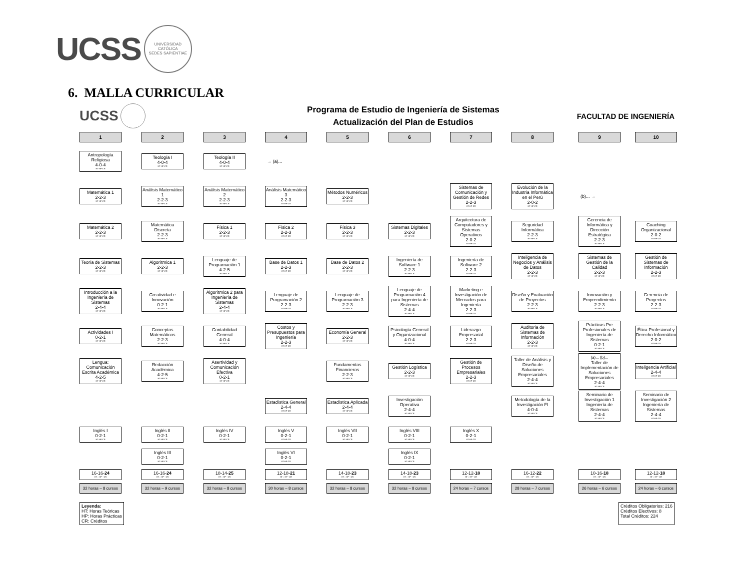UCSS
UNIVERSIDAD CATÓLICA
SEDES SAPIENTIAE
6. MALLA CURRICULAR
UCSS
Programa de Estudio de Ingeniería de Sistemas
Actualización del Plan de Estudios
FACULTAD DE INGENIERÍA
1
2
3
4
5
6
7
8
9
10
Antropología Religiosa
4-0-4
HT-HP-CR
Teología I
4-0-4
HT-HP-CR
Teología II
4-0-4
HT-HP-CR
→ (a)...
Matemática 1
2-2-3
HT-HP-CR
Análisis Matemático 1
2-2-3
HT-HP-CR
Análisis Matemático 2
2-2-3
HT-HP-CR
Análisis Matemático 3
2-2-3
HT-HP-CR
Métodos Numéricos
2-2-3
HT-HP-CR
Sistemas de Comunicación y Gestión de Redes
2-2-3
HT-HP-CR
Evolución de la Industria Informática en el Perú
2-0-2
HT-HP-CR
(b)... →
Matemática 2
2-2-3
HT-HP-CR
Matemática Discreta
2-2-3
HT-HP-CR
Física 1
2-2-3
HT-HP-CR
Física 2
2-2-3
HT-HP-CR
Física 3
2-2-3
HT-HP-CR
Sistemas Digitales
2-2-3
HT-HP-CR
Arquitectura de Computadores y Sistemas Operativos
2-0-2
HT-HP-CR
Seguridad Informática
2-2-3
HT-HP-CR
Gerencia de Informática y Dirección Estratégica
2-2-3
HT-HP-CR
Coaching Organizacional
2-0-2
HT-HP-CR
Teoría de Sistemas
2-2-3
HT-HP-CR
Algorítmica 1
2-2-3
HT-HP-CR
Lenguaje de Programación 1
4-2-5
HT-HP-CR
Base de Datos 1
2-2-3
HT-HP-CR
Base de Datos 2
2-2-3
HT-HP-CR
Ingeniería de Software 1
2-2-3
HT-HP-CR
Ingeniería de Software 2
2-2-3
HT-HP-CR
Inteligencia de Negocios y Análisis de Datos
2-2-3
HT-HP-CR
Sistemas de Gestión de la Calidad
2-2-3
HT-HP-CR
Gestión de Sistemas de Información
2-2-3
HT-HP-CR
Introducción a la Ingeniería de Sistemas
2-4-4
HT-HP-CR
Creatividad e Innovación
0-2-1
HT-HP-CR
Algorítmica 2 para Ingeniería de Sistemas
2-4-4
HT-HP-CR
Lenguaje de Programación 2
2-2-3
HT-HP-CR
Lenguaje de Programación 3
2-2-3
HT-HP-CR
Lenguaje de Programación 4 para Ingeniería de Sistemas
2-4-4
HT-HP-CR
Marketing e Investigación de Mercados para Ingeniería
2-2-3
HT-HP-CR
Diseño y Evaluación de Proyectos
2-2-3
HT-HP-CR
Innovación y Emprendimiento
2-2-3
HT-HP-CR
Gerencia de Proyectos
2-2-3
HT-HP-CR
Actividades I
0-2-1
HT-HP-CR
Conceptos Matemáticos
2-2-3
HT-HP-CR
Contabilidad General
4-0-4
HT-HP-CR
Costos y Presupuestos para Ingeniería
2-2-3
HT-HP-CR
Economía General
2-2-3
HT-HP-CR
Psicología General y Organizacional
4-0-4
HT-HP-CR
Liderazgo Empresarial
2-2-3
HT-HP-CR
Auditoria de Sistemas de Información
2-2-3
HT-HP-CR
Prácticas Pre Profesionales de Ingeniería de Sistemas
0-2-1
HT-HP-CR
Ética Profesional y Derecho Informático
2-0-2
HT-HP-CR
Lengua: Comunicación Escrita Académica
4-2-5
HT-HP-CR
Redacción Académica
4-2-5
HT-HP-CR
Asertividad y Comunicación Efectiva
0-2-1
HT-HP-CR
Fundamentos Financieros
2-2-3
HT-HP-CR
Gestión Logística
2-2-3
HT-HP-CR
Gestión de Procesos Empresariales
2-2-3
HT-HP-CR
Taller de Análisis y Diseño de Soluciones Empresariales
2-4-4
HT-HP-CR
(a)... (b)...
Taller de Implementación de Soluciones Empresariales
2-4-4
HT-HP-CR
Inteligencia Artificial
2-4-4
HT-HP-CR
Estadística General
2-4-4
HT-HP-CR
Estadística Aplicada
2-4-4
HT-HP-CR
Investigación Operativa
2-4-4
HT-HP-CR
Metodología de la Investigación FI
4-0-4
HT-HP-CR
Seminario de Investigación 1 Ingeniería de Sistemas
2-4-4
HT-HP-CR
Seminario de Investigación 2 Ingeniería de Sistemas
2-4-4
HT-HP-CR
Inglés I
0-2-1
HT-HP-CR
Inglés II
0-2-1
HT-HP-CR
Inglés IV
0-2-1
HT-HP-CR
Inglés V
0-2-1
HT-HP-CR
Inglés VII
0-2-1
HT-HP-CR
Inglés VIII
0-2-1
HT-HP-CR
Inglés X
0-2-1
HT-HP-CR
Inglés III
0-2-1
HT-HP-CR
Inglés VI
0-2-1
HT-HP-CR
Inglés IX
0-2-1
HT-HP-CR
16-16-24
HT – HP - CR
16-16-24
HT – HP - CR
18-14-25
HT – HP - CR
12-18-21
HT – HP - CR
14-18-23
HT – HP - CR
14-18-23
HT – HP - CR
12-12-18
HT – HP - CR
16-12-22
HT – HP - CR
10-16-18
HT – HP - CR
12-12-18
HT – HP - CR
32 horas – 8 cursos
32 horas – 9 cursos
32 horas – 8 cursos
30 horas – 8 cursos
32 horas – 8 cursos
32 horas – 8 cursos
24 horas – 7 cursos
28 horas – 7 cursos
26 horas – 6 cursos
24 horas – 6 cursos
Leyenda:
HT: Horas Teóricas
HP: Horas Prácticas
CR: Créditos
Créditos Obligatorios: 216
Créditos Electivos: 8
Total Créditos: 224